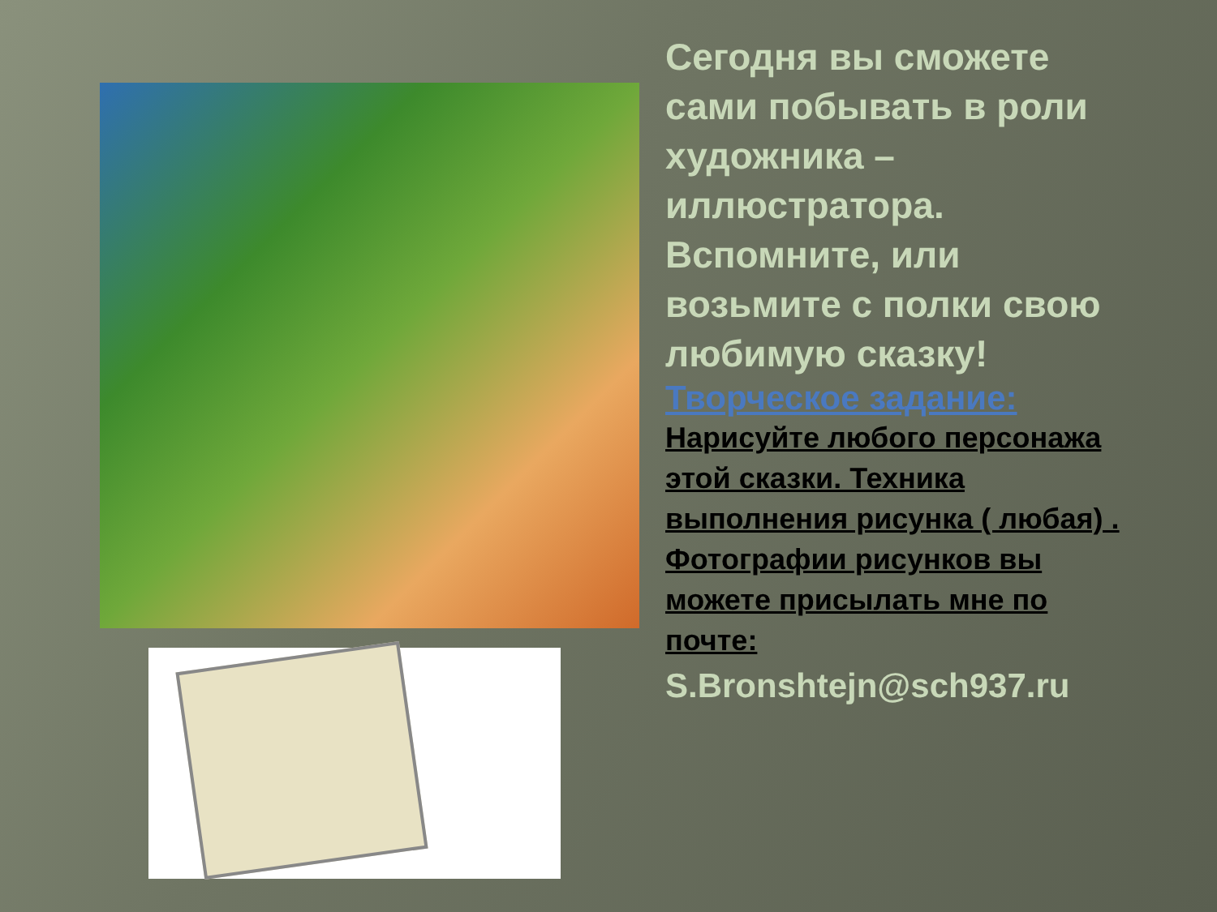Сегодня вы сможете сами побывать в роли художника – иллюстратора. Вспомните, или возьмите с полки свою любимую сказку!
Творческое задание:
Нарисуйте любого персонажа этой сказки. Техника выполнения рисунка ( любая) . Фотографии рисунков вы можете присылать мне по почте:
S.Bronshtejn@sch937.ru